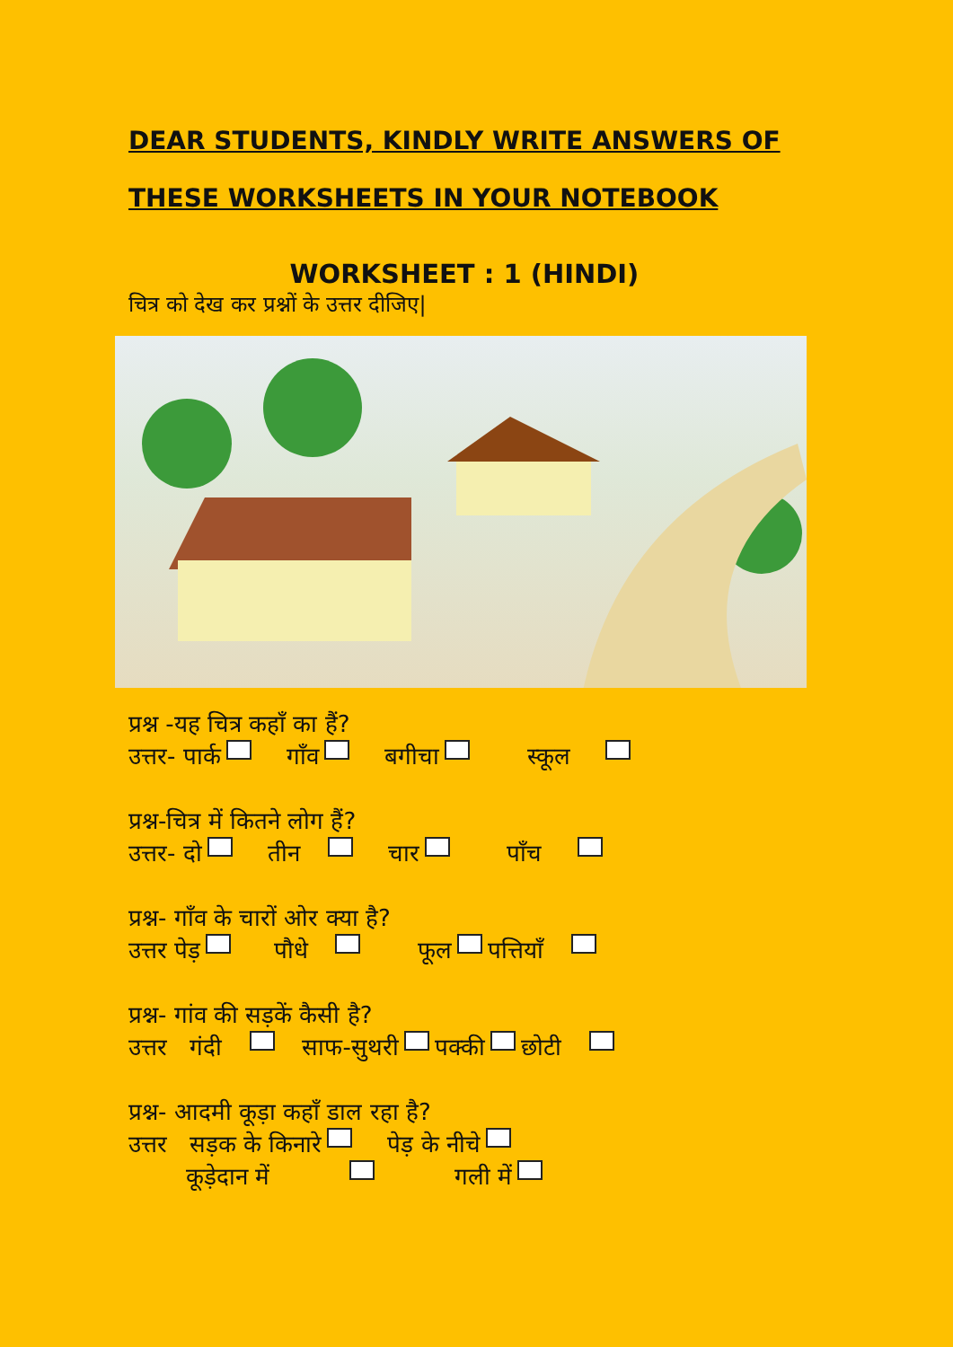DEAR STUDENTS, KINDLY WRITE ANSWERS OF
THESE WORKSHEETS IN YOUR NOTEBOOK
WORKSHEET : 1 (HINDI)
चित्र को देख कर प्रश्नों के उत्तर दीजिए|
प्रश्न -यह चित्र कहाँ का हैं?
उत्तर- पार्क गाँव बगीचा स्कूल
प्रश्न-चित्र में कितने लोग हैं?
उत्तर- दो तीन चार पाँच
प्रश्न- गाँव के चारों ओर क्या है?
उत्तर पेड़ पौधे फूल पत्तियाँ
प्रश्न- गांव की सड़कें कैसी है?
उत्तर गंदी साफ-सुथरी पक्की छोटी
प्रश्न- आदमी कूड़ा कहाँ डाल रहा है?
उत्तर सड़क के किनारे पेड़ के नीचे
कूड़ेदान में गली में